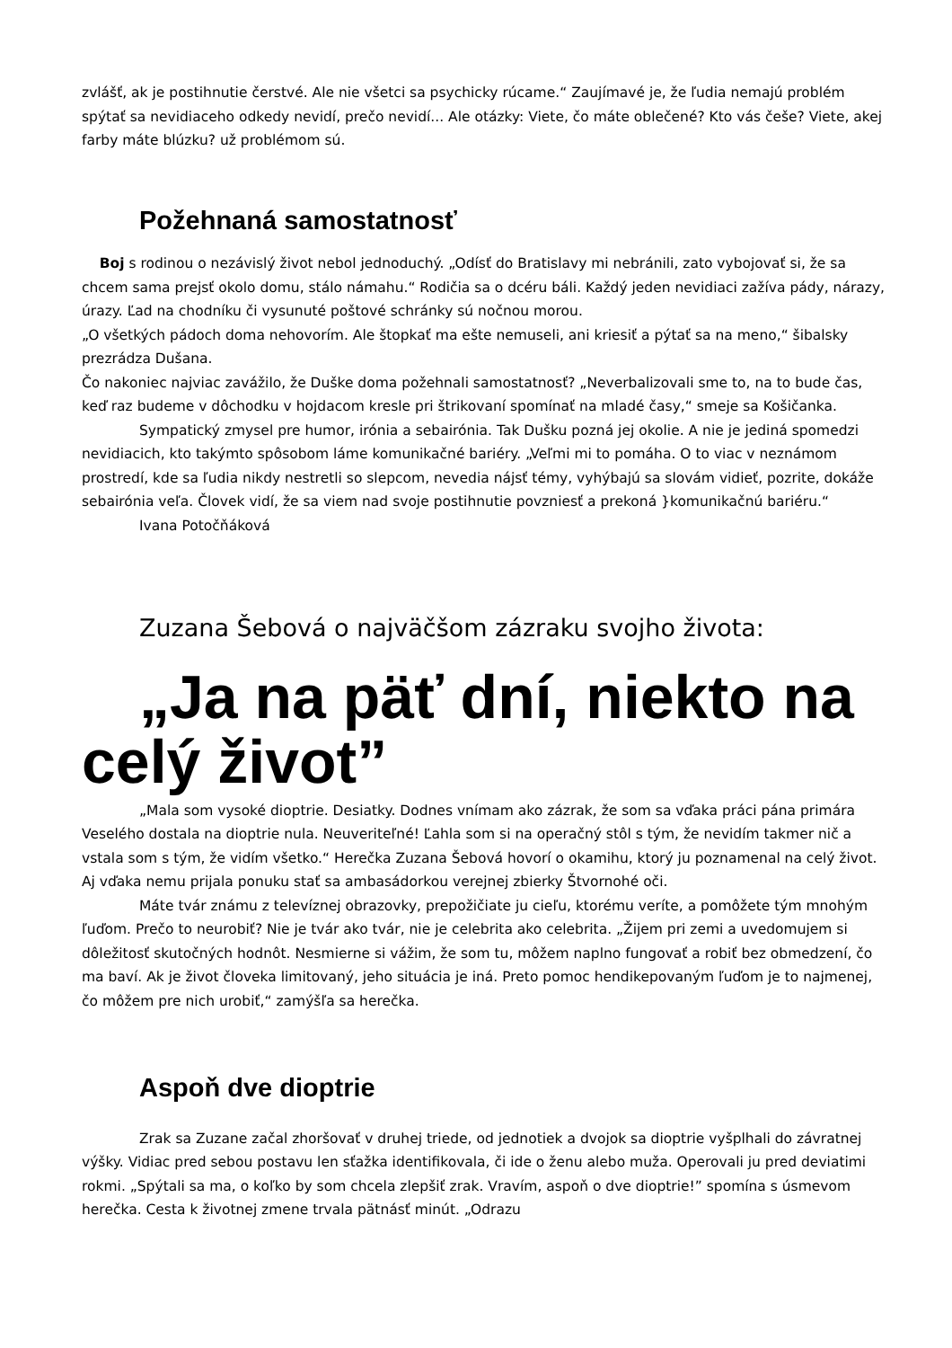zvlášť, ak je postihnutie čerstvé. Ale nie všetci sa psychicky rúcame.“ Zaujímavé je, že ľudia nemajú problém spýtať sa nevidiaceho odkedy nevidí, prečo nevidí... Ale otázky: Viete, čo máte oblečené? Kto vás češe? Viete, akej farby máte blúzku? už problémom sú.
Požehnaná samostatnosť
Boj s rodinou o nezávislý život nebol jednoduchý. „Odísť do Bratislavy mi nebránili, zato vybojovať si, že sa chcem sama prejsť okolo domu, stálo námahu.“ Rodičia sa o dcéru báli. Každý jeden nevidiaci zažíva pády, nárazy, úrazy. Ľad na chodníku či vysunuté poštové schránky sú nočnou morou.
„O všetkých pádoch doma nehovorím. Ale štopkať ma ešte nemuseli, ani kriesiť a pýtať sa na meno,“ šibalsky prezrádza Dušana.
Čo nakoniec najviac zavážilo, že Duške doma požehnali samostatnosť? „Neverbalizovali sme to, na to bude čas, keď raz budeme v dôchodku v hojdacom kresle pri štrikovaní spomínať na mladé časy,“ smeje sa Košičanka.
Sympatický zmysel pre humor, irónia a sebairónia. Tak Dušku pozná jej okolie. A nie je jediná spomedzi nevidiacich, kto takýmto spôsobom láme komunikačné bariéry. „Veľmi mi to pomáha. O to viac v neznámom prostredí, kde sa ľudia nikdy nestretli so slepcom, nevedia nájsť témy, vyhýbajú sa slovám vidieť, pozrite, dokáže sebairónia veľa. Človek vidí, že sa viem nad svoje postihnutie povzniesť a prekoná }komunikačnú bariéru.“
Ivana Potočňáková
Zuzana Šebová o najväčšom zázraku svojho života:
„Ja na päť dní, niekto na celý život”
„Mala som vysoké dioptrie. Desiatky. Dodnes vnímam ako zázrak, že som sa vďaka práci pána primára Veselého dostala na dioptrie nula. Neuveriteľné! Ľahla som si na operačný stôl s tým, že nevidím takmer nič a vstala som s tým, že vidím všetko.“ Herečka Zuzana Šebová hovorí o okamihu, ktorý ju poznamenal na celý život. Aj vďaka nemu prijala ponuku stať sa ambasádorkou verejnej zbierky Štvornohé oči.
Máte tvár známu z televíznej obrazovky, prepožičiate ju cieľu, ktorému veríte, a pomôžete tým mnohým ľuďom. Prečo to neurobiť? Nie je tvár ako tvár, nie je celebrita ako celebrita. „Žijem pri zemi a uvedomujem si dôležitosť skutočných hodnôt. Nesmierne si vážim, že som tu, môžem naplno fungovať a robiť bez obmedzení, čo ma baví. Ak je život človeka limitovaný, jeho situácia je iná. Preto pomoc hendikepovaným ľuďom je to najmenej, čo môžem pre nich urobiť,“ zamýšľa sa herečka.
Aspoň dve dioptrie
Zrak sa Zuzane začal zhoršovať v druhej triede, od jednotiek a dvojok sa dioptrie vyšplhali do závratnej výšky. Vidiac pred sebou postavu len sťažka identifikovala, či ide o ženu alebo muža. Operovali ju pred deviatimi rokmi. „Spýtali sa ma, o koľko by som chcela zlepšiť zrak. Vravím, aspoň o dve dioptrie!” spomína s úsmevom herečka. Cesta k životnej zmene trvala pätnásť minút. „Odrazu